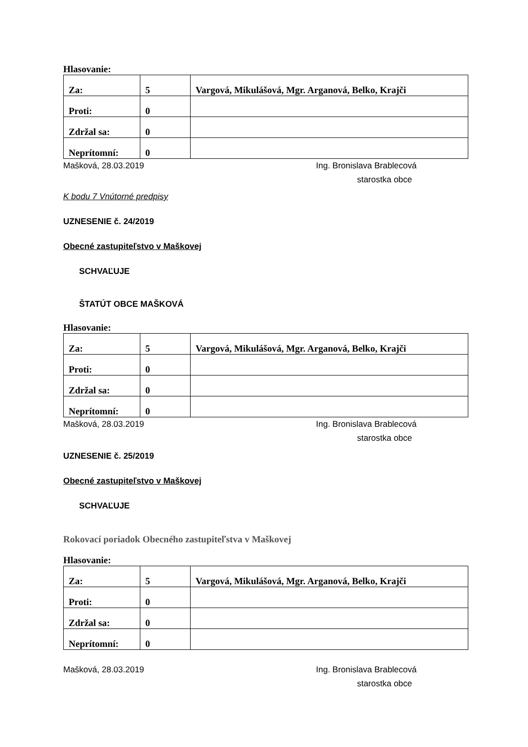Hlasovanie:
| Za: | 5 | Vargová, Mikulášová, Mgr. Arganová, Belko, Krajči |
| Proti: | 0 | |
| Zdržal sa: | 0 | |
| Neprítomní: | 0 | |
Mašková, 28.03.2019 Ing. Bronislava Brablecová
starostka obce
K bodu 7 Vnútorné predpisy
UZNESENIE č. 24/2019
Obecné zastupiteľstvo v Maškovej
SCHVAĽUJE
ŠTATÚT OBCE MAŠKOVÁ
Hlasovanie:
| Za: | 5 | Vargová, Mikulášová, Mgr. Arganová, Belko, Krajči |
| Proti: | 0 | |
| Zdržal sa: | 0 | |
| Neprítomní: | 0 | |
Mašková, 28.03.2019 Ing. Bronislava Brablecová
starostka obce
UZNESENIE č. 25/2019
Obecné zastupiteľstvo v Maškovej
SCHVAĽUJE
Rokovací poriadok Obecného zastupiteľstva v Maškovej
Hlasovanie:
| Za: | 5 | Vargová, Mikulášová, Mgr. Arganová, Belko, Krajči |
| Proti: | 0 | |
| Zdržal sa: | 0 | |
| Neprítomní: | 0 | |
Mašková, 28.03.2019 Ing. Bronislava Brablecová
starostka obce